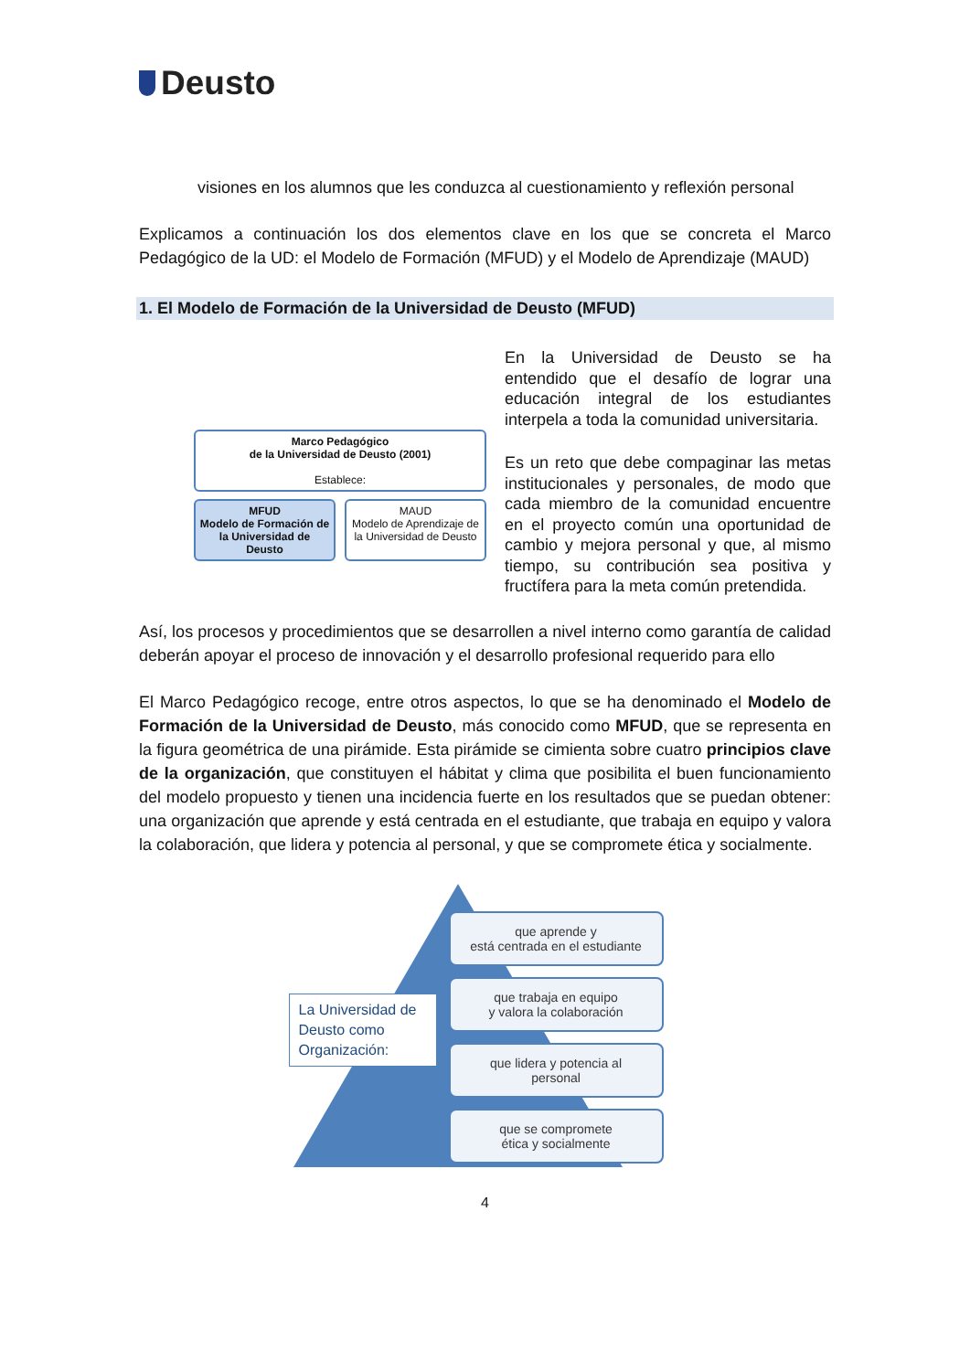Deusto
visiones en los alumnos que les conduzca al cuestionamiento y reflexión personal
Explicamos a continuación los dos elementos clave en los que se concreta el Marco Pedagógico de la UD: el Modelo de Formación (MFUD) y el Modelo de Aprendizaje (MAUD)
1. El Modelo de Formación de la Universidad de Deusto (MFUD)
Marco Pedagógico
de la Universidad de Deusto (2001)
Establece:
MFUD
Modelo de Formación de la Universidad de Deusto
MAUD
Modelo de Aprendizaje de la Universidad de Deusto
En la Universidad de Deusto se ha entendido que el desafío de lograr una educación integral de los estudiantes interpela a toda la comunidad universitaria.
Es un reto que debe compaginar las metas institucionales y personales, de modo que cada miembro de la comunidad encuentre en el proyecto común una oportunidad de cambio y mejora personal y que, al mismo tiempo, su contribución sea positiva y fructífera para la meta común pretendida.
Así, los procesos y procedimientos que se desarrollen a nivel interno como garantía de calidad deberán apoyar el proceso de innovación y el desarrollo profesional requerido para ello
El Marco Pedagógico recoge, entre otros aspectos, lo que se ha denominado el Modelo de Formación de la Universidad de Deusto, más conocido como MFUD, que se representa en la figura geométrica de una pirámide. Esta pirámide se cimienta sobre cuatro principios clave de la organización, que constituyen el hábitat y clima que posibilita el buen funcionamiento del modelo propuesto y tienen una incidencia fuerte en los resultados que se puedan obtener: una organización que aprende y está centrada en el estudiante, que trabaja en equipo y valora la colaboración, que lidera y potencia al personal, y que se compromete ética y socialmente.
La Universidad de Deusto como Organización:
que aprende y
está centrada en el estudiante
que trabaja en equipo
y valora la colaboración
que lidera y potencia al
personal
que se compromete
ética y socialmente
4